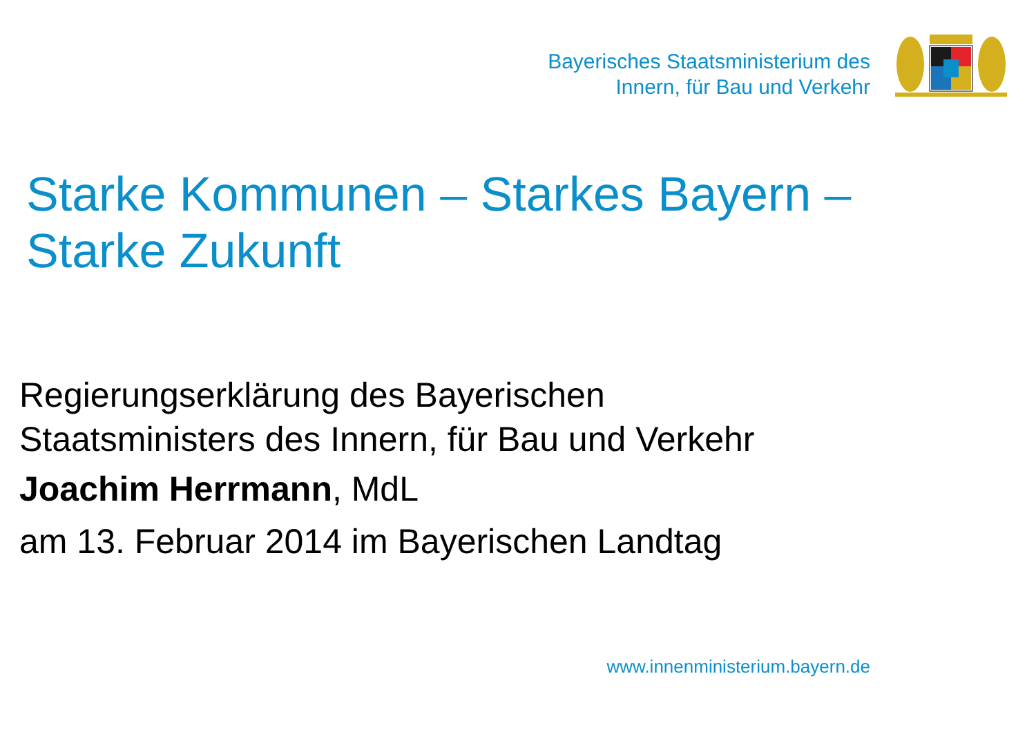Bayerisches Staatsministerium des
Innern, für Bau und Verkehr
Starke Kommunen – Starkes Bayern –
Starke Zukunft
Regierungserklärung des Bayerischen
Staatsministers des Innern, für Bau und Verkehr
Joachim Herrmann, MdL
am 13. Februar 2014 im Bayerischen Landtag
www.innenministerium.bayern.de